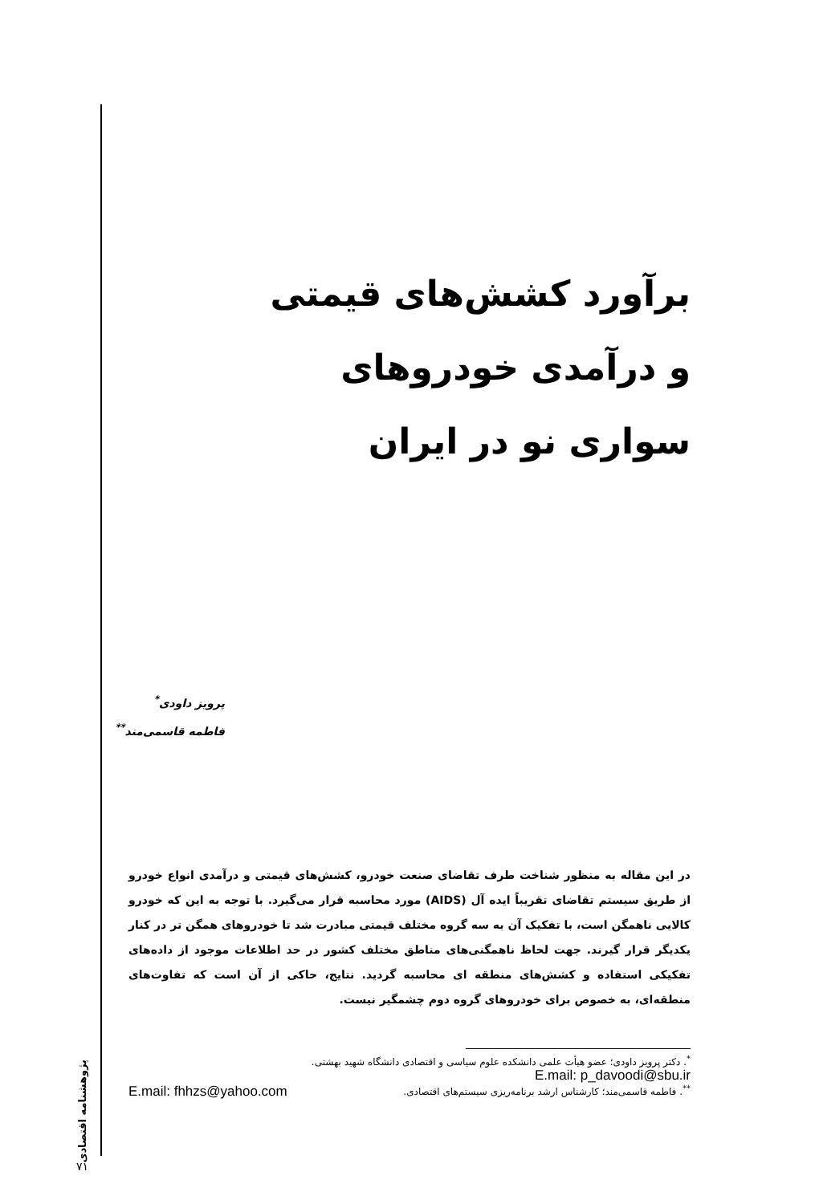برآورد کشش‌های قیمتی
و درآمدی خودروهای
سواری نو در ایران
پرویز داودی<sup>*</sup>
فاطمه قاسمی‌مند<sup>**</sup>
در این مقاله به منظور شناخت طرف تقاضای صنعت خودرو، کشش‌های قیمتی و درآمدی انواع خودرو از طریق سیستم تقاضای تقریباً ایده آل (AIDS) مورد محاسبه قرار می‌گیرد. با توجه به این که خودرو کالایی ناهمگن است، با تفکیک آن به سه گروه مختلف قیمتی مبادرت شد تا خودروهای همگن تر در کنار یکدیگر قرار گیرند. جهت لحاظ ناهمگنی‌های مناطق مختلف کشور در حد اطلاعات موجود از داده‌های تفکیکی استفاده و کشش‌های منطقه ای محاسبه گردید. نتایج، حاکی از آن است که تفاوت‌های منطقه‌ای، به خصوص برای خودروهای گروه دوم چشمگیر نیست.
<sup>*</sup>. دکتر پرویز داودی؛ عضو هیأت علمی دانشکده علوم سیاسی و اقتصادی دانشگاه شهید بهشتی.
E.mail: p_davoodi@sbu.ir
<sup>**</sup>. فاطمه قاسمی‌مند؛ کارشناس ارشد برنامه‌ریزی سیستم‌های اقتصادی. E.mail: fhhzs@yahoo.com
پژوهشنامه اقتصادی
۷۱